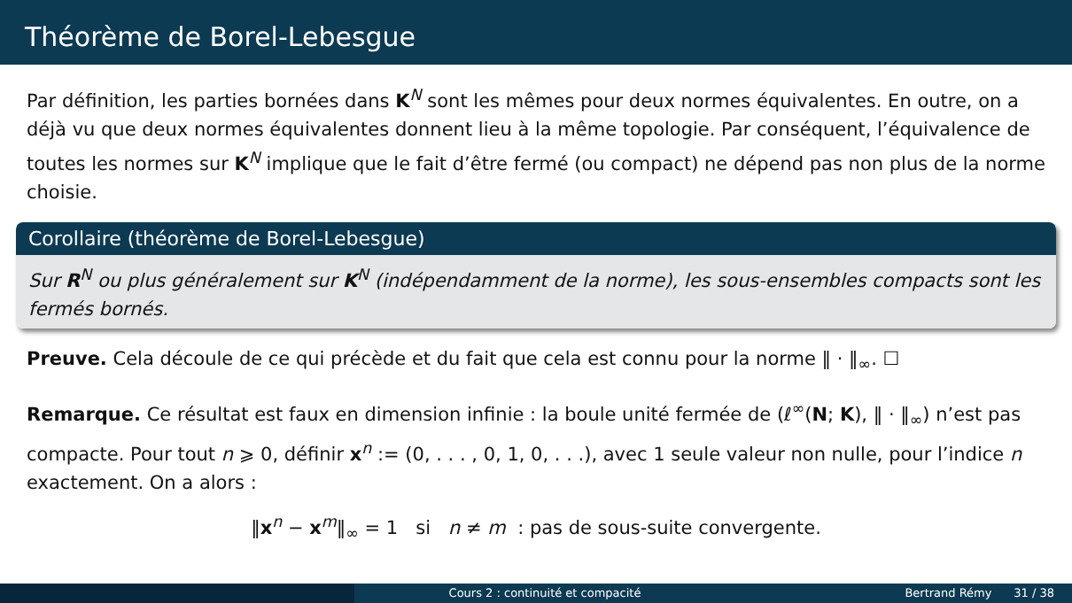Théorème de Borel-Lebesgue
Par définition, les parties bornées dans K<sup>N</sup> sont les mêmes pour deux normes équivalentes. En outre, on a déjà vu que deux normes équivalentes donnent lieu à la même topologie. Par conséquent, l’équivalence de toutes les normes sur K<sup>N</sup> implique que le fait d’être fermé (ou compact) ne dépend pas non plus de la norme choisie.
Corollaire (théorème de Borel-Lebesgue)
Sur R<sup>N</sup> ou plus généralement sur K<sup>N</sup> (indépendamment de la norme), les sous-ensembles compacts sont les fermés bornés.
Preuve. Cela découle de ce qui précède et du fait que cela est connu pour la norme ‖ · ‖<sub>∞</sub>. ☐
Remarque. Ce résultat est faux en dimension infinie : la boule unité fermée de (ℓ<sup>∞</sup>(N; K), ‖ · ‖<sub>∞</sub>) n’est pas compacte. Pour tout n ⩾ 0, définir x<sup>n</sup> := (0, . . . , 0, 1, 0, . . .), avec 1 seule valeur non nulle, pour l’indice n exactement. On a alors :
‖x<sup>n</sup> − x<sup>m</sup>‖<sub>∞</sub> = 1 si n ≠ m : pas de sous-suite convergente.
Cours 2 : continuité et compacité Bertrand Rémy 31 / 38